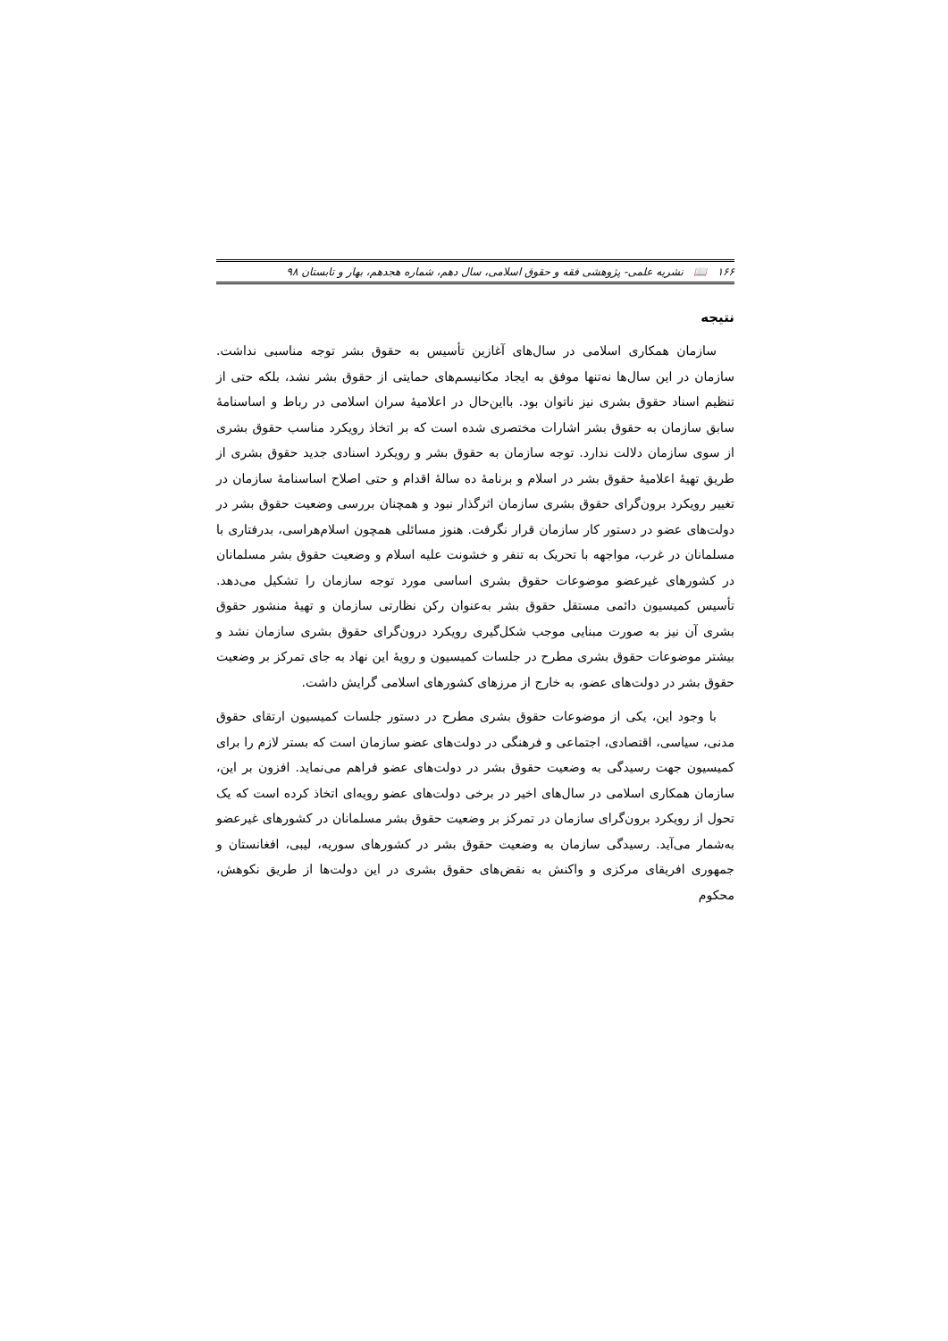۱۶۶ 📖 نشریه علمی- پژوهشی فقه و حقوق اسلامی، سال دهم، شماره هجدهم، بهار و تابستان ۹۸
نتیجه
سازمان همکاری اسلامی در سال‌های آغازین تأسیس به حقوق بشر توجه مناسبی نداشت. سازمان در این سال‌ها نه‌تنها موفق به ایجاد مکانیسم‌های حمایتی از حقوق بشر نشد، بلکه حتی از تنظیم اسناد حقوق بشری نیز ناتوان بود. بااین‌حال در اعلامیهٔ سران اسلامی در رباط و اساسنامهٔ سابق سازمان به حقوق بشر اشارات مختصری شده است که بر اتخاذ رویکرد مناسب حقوق بشری از سوی سازمان دلالت ندارد. توجه سازمان به حقوق بشر و رویکرد اسنادی جدید حقوق بشری از طریق تهیهٔ اعلامیهٔ حقوق بشر در اسلام و برنامهٔ ده سالهٔ اقدام و حتی اصلاح اساسنامهٔ سازمان در تغییر رویکرد برون‌گرای حقوق بشری سازمان اثرگذار نبود و همچنان بررسی وضعیت حقوق بشر در دولت‌های عضو در دستور کار سازمان قرار نگرفت. هنوز مسائلی همچون اسلام‌هراسی، بدرفتاری با مسلمانان در غرب، مواجهه با تحریک به تنفر و خشونت علیه اسلام و وضعیت حقوق بشر مسلمانان در کشورهای غیرعضو موضوعات حقوق بشری اساسی مورد توجه سازمان را تشکیل می‌دهد. تأسیس کمیسیون دائمی مستقل حقوق بشر به‌عنوان رکن نظارتی سازمان و تهیهٔ منشور حقوق بشری آن نیز به صورت مبنایی موجب شکل‌گیری رویکرد درون‌گرای حقوق بشری سازمان نشد و بیشتر موضوعات حقوق بشری مطرح در جلسات کمیسیون و رویهٔ این نهاد به جای تمرکز بر وضعیت حقوق بشر در دولت‌های عضو، به خارج از مرزهای کشورهای اسلامی گرایش داشت.
با وجود این، یکی از موضوعات حقوق بشری مطرح در دستور جلسات کمیسیون ارتقای حقوق مدنی، سیاسی، اقتصادی، اجتماعی و فرهنگی در دولت‌های عضو سازمان است که بستر لازم را برای کمیسیون جهت رسیدگی به وضعیت حقوق بشر در دولت‌های عضو فراهم می‌نماید. افزون بر این، سازمان همکاری اسلامی در سال‌های اخیر در برخی دولت‌های عضو رویه‌ای اتخاذ کرده است که یک تحول از رویکرد برون‌گرای سازمان در تمرکز بر وضعیت حقوق بشر مسلمانان در کشورهای غیرعضو به‌شمار می‌آید. رسیدگی سازمان به وضعیت حقوق بشر در کشورهای سوریه، لیبی، افغانستان و جمهوری افریقای مرکزی و واکنش به نقض‌های حقوق بشری در این دولت‌ها از طریق نکوهش، محکوم